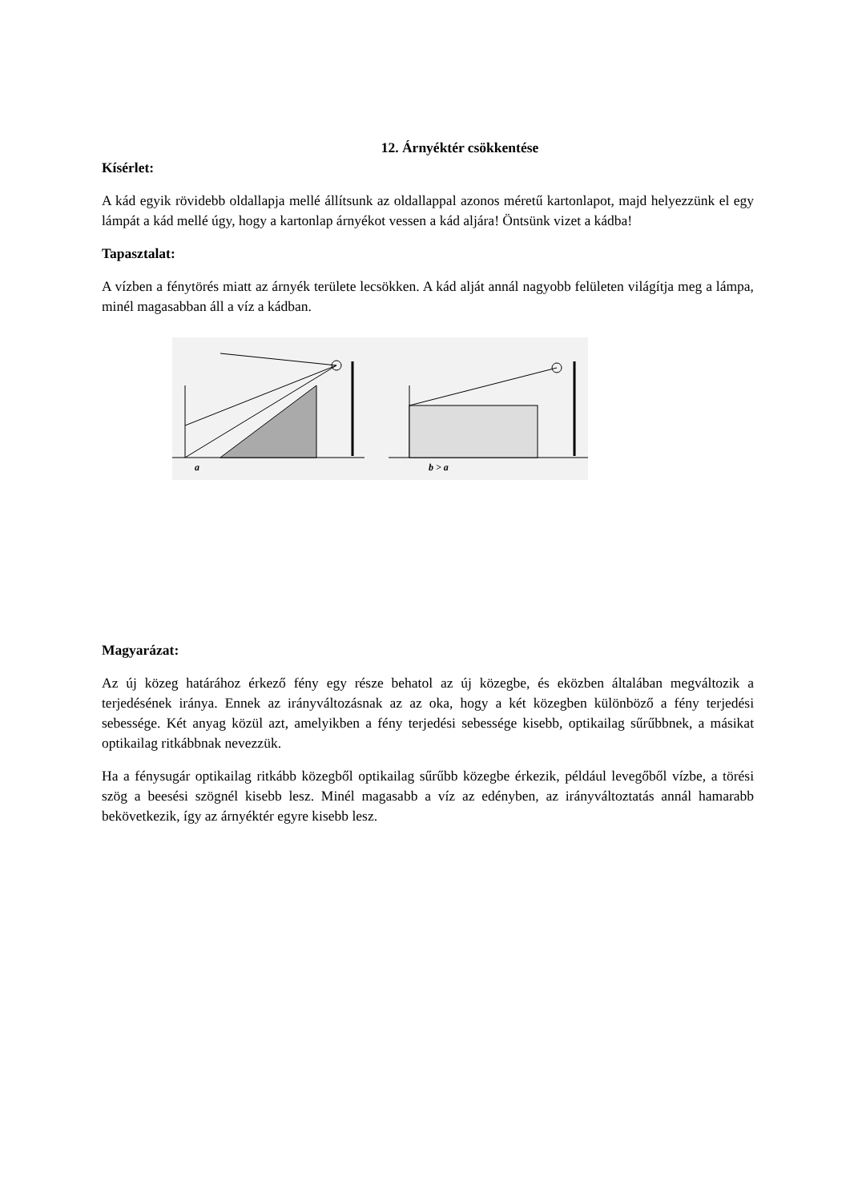12. Árnyéktér csökkentése
Kísérlet:
A kád egyik rövidebb oldallapja mellé állítsunk az oldallappal azonos méretű kartonlapot, majd helyezzünk el egy lámpát a kád mellé úgy, hogy a kartonlap árnyékot vessen a kád aljára! Öntsünk vizet a kádba!
Tapasztalat:
A vízben a fénytörés miatt az árnyék területe lecsökken. A kád alját annál nagyobb felületen világítja meg a lámpa, minél magasabban áll a víz a kádban.
a
b > a
Magyarázat:
Az új közeg határához érkező fény egy része behatol az új közegbe, és eközben általában megváltozik a terjedésének iránya. Ennek az irányváltozásnak az az oka, hogy a két közegben különböző a fény terjedési sebessége. Két anyag közül azt, amelyikben a fény terjedési sebessége kisebb, optikailag sűrűbbnek, a másikat optikailag ritkábbnak nevezzük.
Ha a fénysugár optikailag ritkább közegből optikailag sűrűbb közegbe érkezik, például levegőből vízbe, a törési szög a beesési szögnél kisebb lesz. Minél magasabb a víz az edényben, az irányváltoztatás annál hamarabb bekövetkezik, így az árnyéktér egyre kisebb lesz.